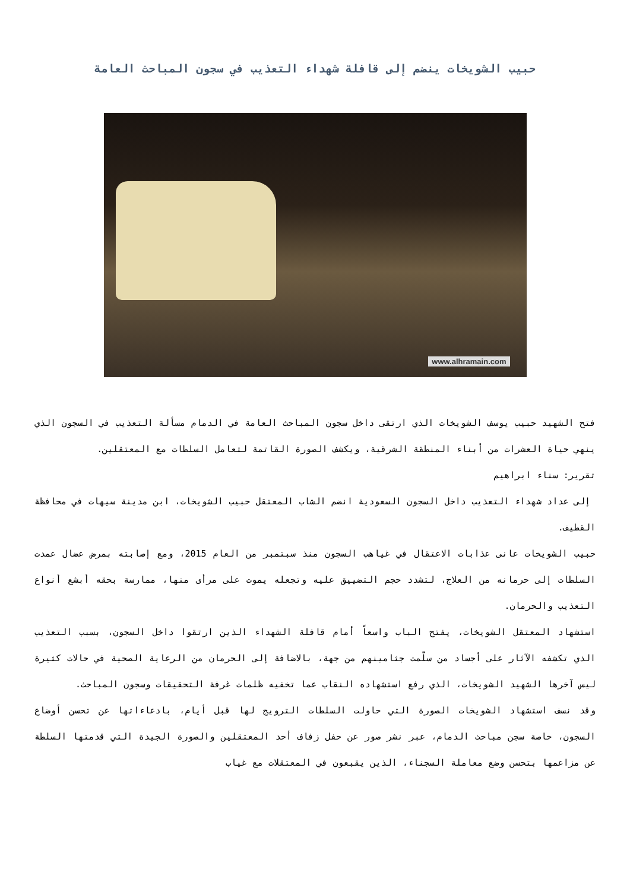حبيب الشويخات ينضم إلى قافلة شهداء التعذيب في سجون المباحث العامة
www.alhramain.com
فتح الشهيد حبيب يوسف الشويخات الذي ارتقى داخل سجون المباحث العامة في الدمام مسألة التعذيب في السجون الذي ينهي حياة العشرات من أبناء المنطقة الشرقية، ويكشف الصورة القاتمة لتعامل السلطات مع المعتقلين.
تقرير: سناء ابراهيم
إلى عداد شهداء التعذيب داخل السجون السعودية انضم الشاب المعتقل حبيب الشويخات، ابن مدينة سيهات في محافظة القطيف.
حبيب الشويخات عانى عذابات الاعتقال في غياهب السجون منذ سبتمبر من العام 2015، ومع إصابته بمرض عضال عمدت السلطات إلى حرمانه من العلاج، لتشدد حجم التضييق عليه وتجعله يموت على مرأى منها، ممارسة بحقه أبشع أنواع التعذيب والحرمان.
استشهاد المعتقل الشويخات، يفتح الباب واسعاً أمام قافلة الشهداء الذين ارتقوا داخل السجون، بسبب التعذيب الذي تكشفه الآثار على أجساد من سلّمت جثامينهم من جهة، بالاضافة إلى الحرمان من الرعاية الصحية في حالات كثيرة ليس آخرها الشهيد الشويخات، الذي رفع استشهاده النقاب عما تخفيه ظلمات غرفة التحقيقات وسجون المباحث.
وقد نسف استشهاد الشويخات الصورة التي حاولت السلطات الترويج لها قبل أيام، بادعاءاتها عن تحسن أوضاع السجون، خاصة سجن مباحث الدمام، عبر نشر صور عن حفل زفاف أحد المعتقلين والصورة الجيدة التي قدمتها السلطة عن مزاعمها بتحسن وضع معاملة السجناء، الذين يقبعون في المعتقلات مع غياب